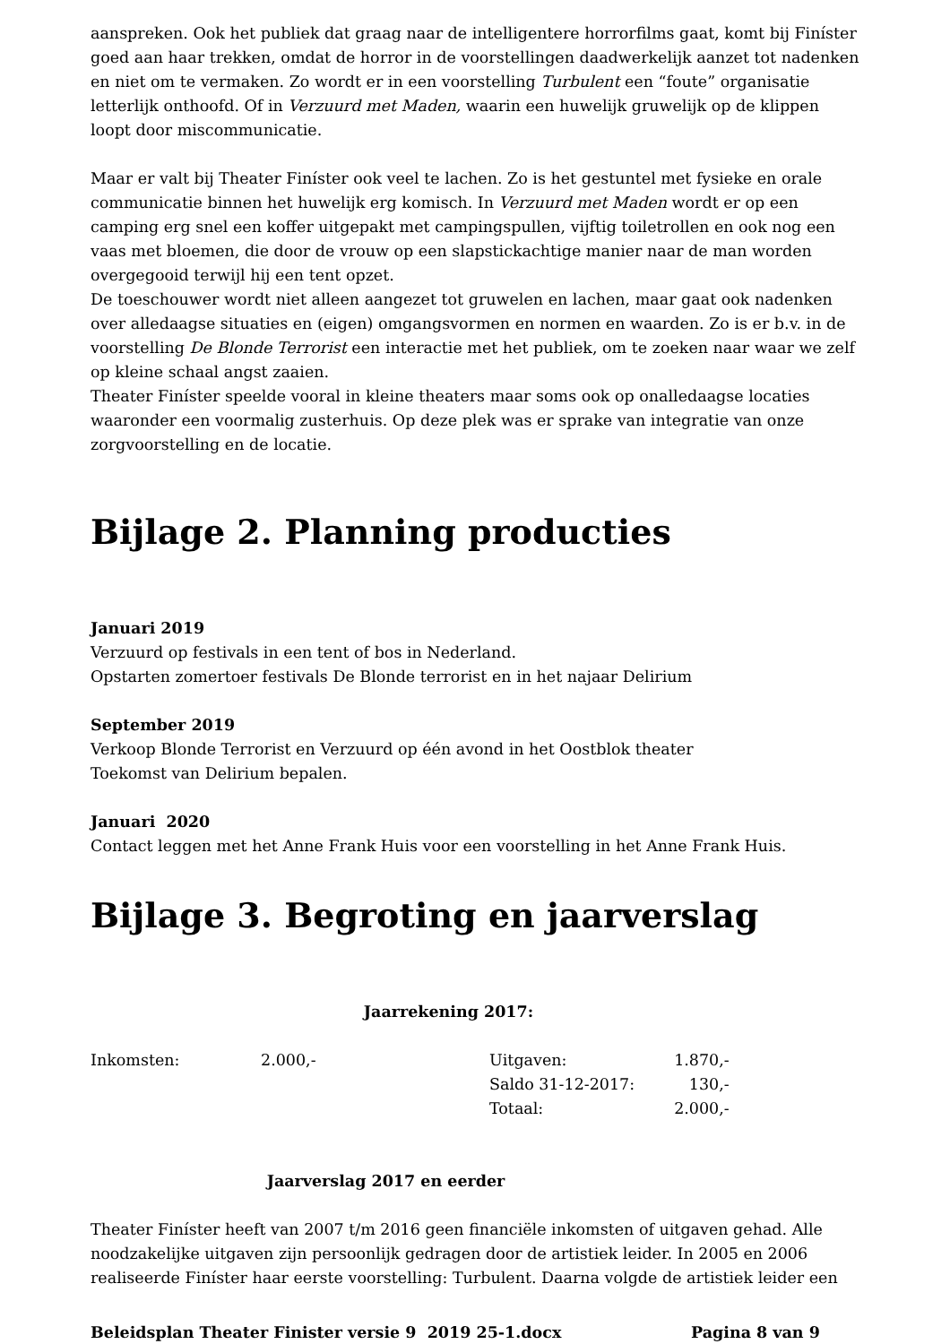aanspreken. Ook het publiek dat graag naar de intelligentere horrorfilms gaat, komt bij Finíster goed aan haar trekken, omdat de horror in de voorstellingen daadwerkelijk aanzet tot nadenken en niet om te vermaken. Zo wordt er in een voorstelling Turbulent een “foute” organisatie letterlijk onthoofd. Of in Verzuurd met Maden, waarin een huwelijk gruwelijk op de klippen loopt door miscommunicatie.
Maar er valt bij Theater Finíster ook veel te lachen. Zo is het gestuntel met fysieke en orale communicatie binnen het huwelijk erg komisch. In Verzuurd met Maden wordt er op een camping erg snel een koffer uitgepakt met campingspullen, vijftig toiletrollen en ook nog een vaas met bloemen, die door de vrouw op een slapstickachtige manier naar de man worden overgegooid terwijl hij een tent opzet.
De toeschouwer wordt niet alleen aangezet tot gruwelen en lachen, maar gaat ook nadenken over alledaagse situaties en (eigen) omgangsvormen en normen en waarden. Zo is er b.v. in de voorstelling De Blonde Terrorist een interactie met het publiek, om te zoeken naar waar we zelf op kleine schaal angst zaaien.
Theater Finíster speelde vooral in kleine theaters maar soms ook op onalledaagse locaties waaronder een voormalig zusterhuis. Op deze plek was er sprake van integratie van onze zorgvoorstelling en de locatie.
Bijlage 2. Planning producties
Januari 2019
Verzuurd op festivals in een tent of bos in Nederland.
Opstarten zomertoer festivals De Blonde terrorist en in het najaar Delirium
September 2019
Verkoop Blonde Terrorist en Verzuurd op één avond in het Oostblok theater
Toekomst van Delirium bepalen.
Januari 2020
Contact leggen met het Anne Frank Huis voor een voorstelling in het Anne Frank Huis.
Bijlage 3. Begroting en jaarverslag
Jaarrekening 2017:
| Inkomsten: | 2.000,- | Uitgaven: | 1.870,- |
| | | Saldo 31-12-2017: | 130,- |
| | | Totaal: | 2.000,- |
Jaarverslag 2017 en eerder
Theater Finíster heeft van 2007 t/m 2016 geen financiële inkomsten of uitgaven gehad. Alle noodzakelijke uitgaven zijn persoonlijk gedragen door de artistiek leider. In 2005 en 2006 realiseerde Finíster haar eerste voorstelling: Turbulent. Daarna volgde de artistiek leider een
Beleidsplan Theater Finister versie 9 2019 25-1.docx Pagina 8 van 9